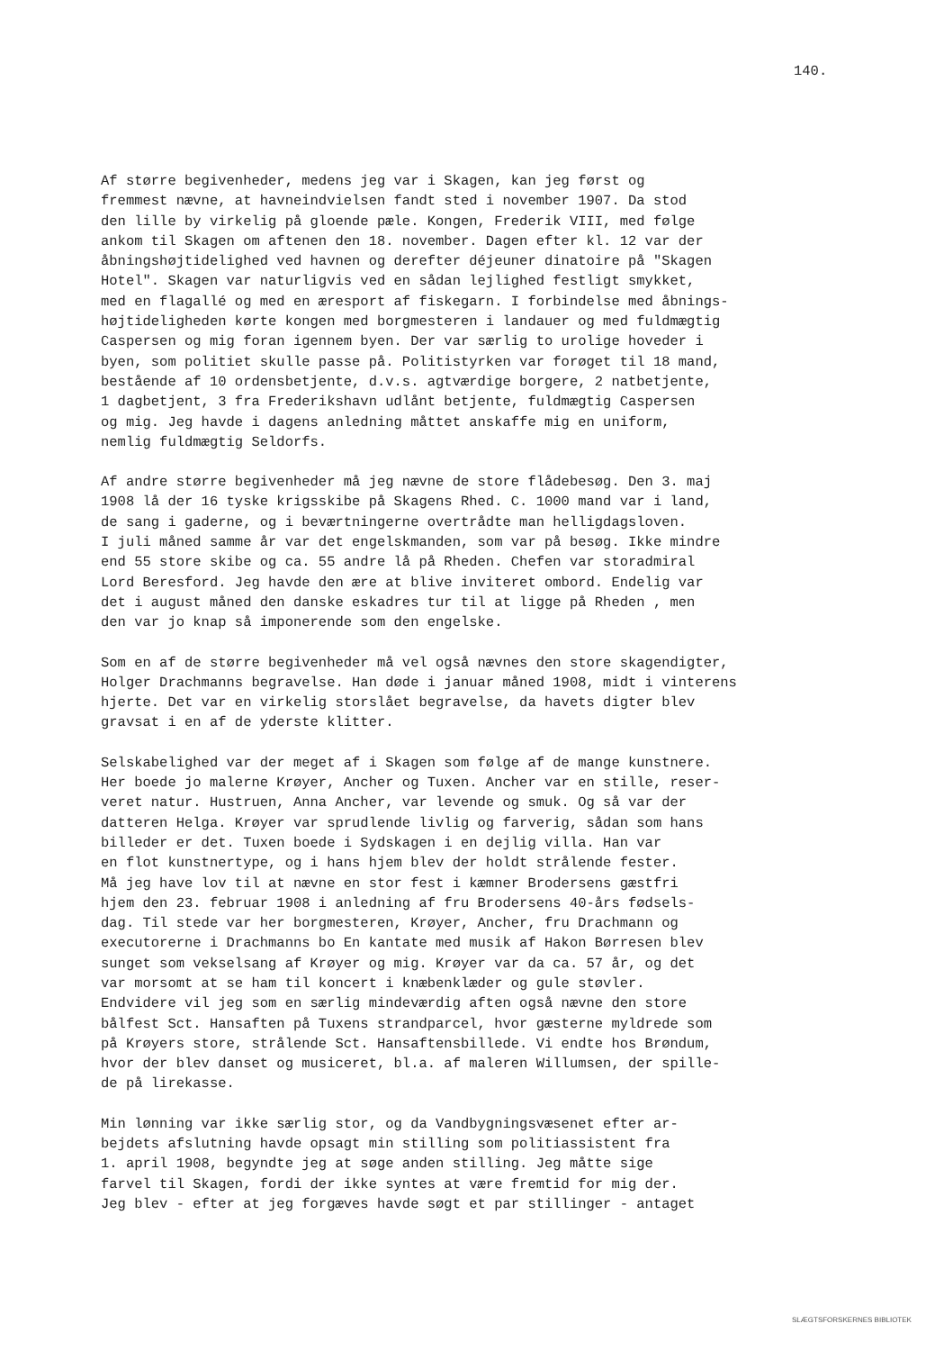140.
Af større begivenheder, medens jeg var i Skagen, kan jeg først og fremmest nævne, at havneindvielsen fandt sted i november 1907. Da stod den lille by virkelig på gloende pæle. Kongen, Frederik VIII, med følge ankom til Skagen om aftenen den 18. november. Dagen efter kl. 12 var der åbningshøjtidelighed ved havnen og derefter déjeuner dinatoire på "Skagen Hotel". Skagen var naturligvis ved en sådan lejlighed festligt smykket, med en flagallé og med en æresport af fiskegarn. I forbindelse med åbnings- højtideligheden kørte kongen med borgmesteren i landauer og med fuldmægtig Caspersen og mig foran igennem byen. Der var særlig to urolige hoveder i byen, som politiet skulle passe på. Politistyrken var forøget til 18 mand, bestående af 10 ordensbetjente, d.v.s. agtværdige borgere, 2 natbetjente, 1 dagbetjent, 3 fra Frederikshavn udlånt betjente, fuldmægtig Caspersen og mig. Jeg havde i dagens anledning måttet anskaffe mig en uniform, nemlig fuldmægtig Seldorfs.
Af andre større begivenheder må jeg nævne de store flådebesøg. Den 3. maj 1908 lå der 16 tyske krigsskibe på Skagens Rhed. C. 1000 mand var i land, de sang i gaderne, og i beværtningerne overtrådte man helligdagsloven. I juli måned samme år var det engelskmanden, som var på besøg. Ikke mindre end 55 store skibe og ca. 55 andre lå på Rheden. Chefen var storadmiral Lord Beresford. Jeg havde den ære at blive inviteret ombord. Endelig var det i august måned den danske eskadres tur til at ligge på Rheden , men den var jo knap så imponerende som den engelske.
Som en af de større begivenheder må vel også nævnes den store skagendigter, Holger Drachmanns begravelse. Han døde i januar måned 1908, midt i vinterens hjerte. Det var en virkelig storslået begravelse, da havets digter blev gravsat i en af de yderste klitter.
Selskabelighed var der meget af i Skagen som følge af de mange kunstnere. Her boede jo malerne Krøyer, Ancher og Tuxen. Ancher var en stille, reser- veret natur. Hustruen, Anna Ancher, var levende og smuk. Og så var der datteren Helga. Krøyer var sprudlende livlig og farverig, sådan som hans billeder er det. Tuxen boede i Sydskagen i en dejlig villa. Han var en flot kunstnertype, og i hans hjem blev der holdt strålende fester. Må jeg have lov til at nævne en stor fest i kæmner Brodersens gæstfri hjem den 23. februar 1908 i anledning af fru Brodersens 40-års fødsels- dag. Til stede var her borgmesteren, Krøyer, Ancher, fru Drachmann og executorerne i Drachmanns bo En kantate med musik af Hakon Børresen blev sunget som vekselsang af Krøyer og mig. Krøyer var da ca. 57 år, og det var morsomt at se ham til koncert i knæbenklæder og gule støvler. Endvidere vil jeg som en særlig mindeværdig aften også nævne den store bålfest Sct. Hansaften på Tuxens strandparcel, hvor gæsterne myldrede som på Krøyers store, strålende Sct. Hansaftensbillede. Vi endte hos Brøndum, hvor der blev danset og musiceret, bl.a. af maleren Willumsen, der spille- de på lirekasse.
Min lønning var ikke særlig stor, og da Vandbygningsvæsenet efter ar- bejdets afslutning havde opsagt min stilling som politiassistent fra 1. april 1908, begyndte jeg at søge anden stilling. Jeg måtte sige farvel til Skagen, fordi der ikke syntes at være fremtid for mig der. Jeg blev - efter at jeg forgæves havde søgt et par stillinger - antaget
SLÆGTSFORSKERNES BIBLIOTEK